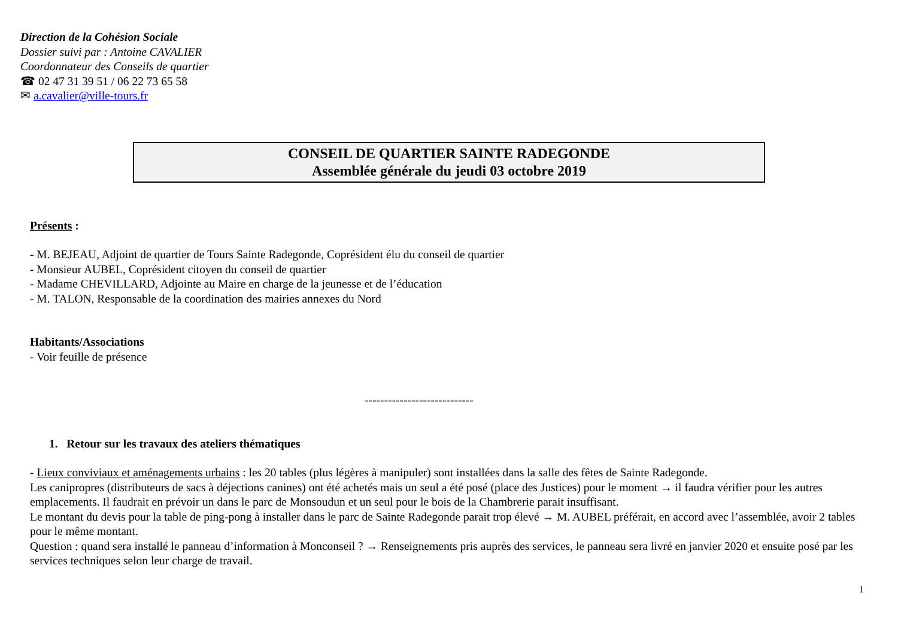Direction de la Cohésion Sociale
Dossier suivi par : Antoine CAVALIER
Coordonnateur des Conseils de quartier
☎ 02 47 31 39 51 / 06 22 73 65 58
✉ a.cavalier@ville-tours.fr
CONSEIL DE QUARTIER SAINTE RADEGONDE
Assemblée générale du jeudi 03 octobre 2019
Présents :
- M. BEJEAU, Adjoint de quartier de Tours Sainte Radegonde, Coprésident élu du conseil de quartier
- Monsieur AUBEL, Coprésident citoyen du conseil de quartier
- Madame CHEVILLARD, Adjointe au Maire en charge de la jeunesse et de l’éducation
- M. TALON, Responsable de la coordination des mairies annexes du Nord
Habitants/Associations
- Voir feuille de présence
----------------------------
1. Retour sur les travaux des ateliers thématiques
- Lieux conviviaux et aménagements urbains : les 20 tables (plus légères à manipuler) sont installées dans la salle des fêtes de Sainte Radegonde.
Les canipropres (distributeurs de sacs à déjections canines) ont été achetés mais un seul a été posé (place des Justices) pour le moment → il faudra vérifier pour les autres emplacements. Il faudrait en prévoir un dans le parc de Monsoudun et un seul pour le bois de la Chambrerie parait insuffisant.
Le montant du devis pour la table de ping-pong à installer dans le parc de Sainte Radegonde parait trop élevé → M. AUBEL préférait, en accord avec l’assemblée, avoir 2 tables pour le même montant.
Question : quand sera installé le panneau d’information à Monconseil ? → Renseignements pris auprès des services, le panneau sera livré en janvier 2020 et ensuite posé par les services techniques selon leur charge de travail.
1